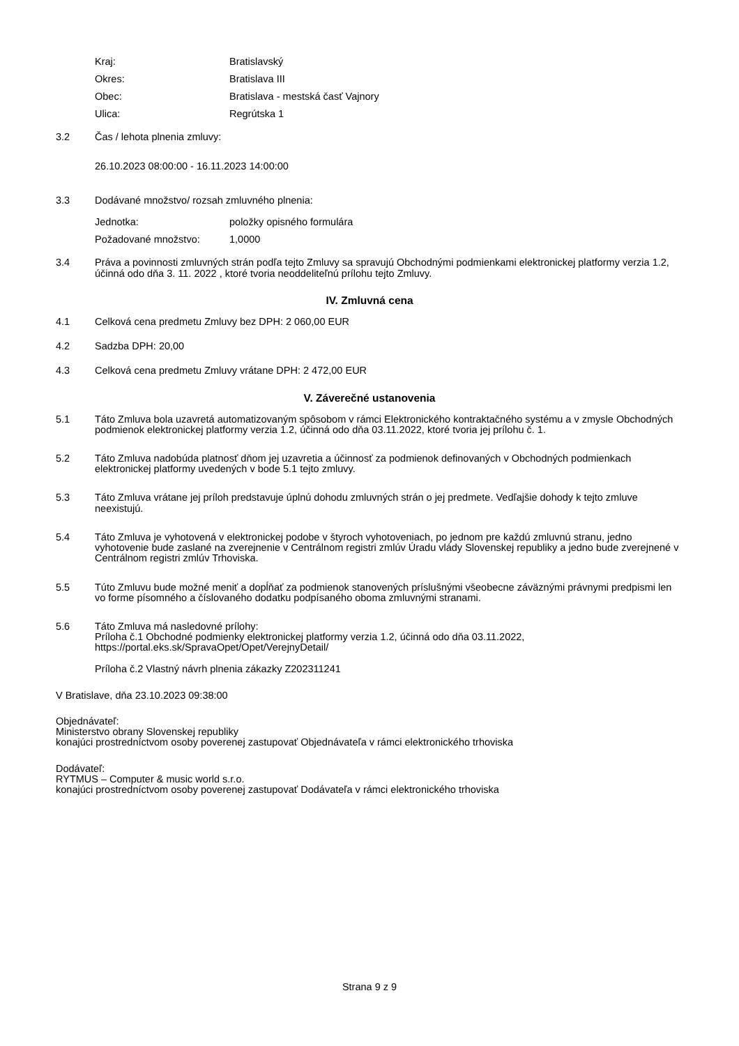Kraj: Bratislavský
Okres: Bratislava III
Obec: Bratislava - mestská časť Vajnory
Ulica: Regrútska 1
3.2 Čas / lehota plnenia zmluvy:
26.10.2023 08:00:00 - 16.11.2023 14:00:00
3.3 Dodávané množstvo/ rozsah zmluvného plnenia:
Jednotka: položky opisného formulára
Požadované množstvo: 1,0000
3.4 Práva a povinnosti zmluvných strán podľa tejto Zmluvy sa spravujú Obchodnými podmienkami elektronickej platformy verzia 1.2, účinná odo dňa 3. 11. 2022 , ktoré tvoria neoddeliteľnú prílohu tejto Zmluvy.
IV. Zmluvná cena
4.1 Celková cena predmetu Zmluvy bez DPH: 2 060,00 EUR
4.2 Sadzba DPH: 20,00
4.3 Celková cena predmetu Zmluvy vrátane DPH: 2 472,00 EUR
V. Záverečné ustanovenia
5.1 Táto Zmluva bola uzavretá automatizovaným spôsobom v rámci Elektronického kontraktačného systému a v zmysle Obchodných podmienok elektronickej platformy verzia 1.2, účinná odo dňa 03.11.2022, ktoré tvoria jej prílohu č. 1.
5.2 Táto Zmluva nadobúda platnosť dňom jej uzavretia a účinnosť za podmienok definovaných v Obchodných podmienkach elektronickej platformy uvedených v bode 5.1 tejto zmluvy.
5.3 Táto Zmluva vrátane jej príloh predstavuje úplnú dohodu zmluvných strán o jej predmete. Vedľajšie dohody k tejto zmluve neexistujú.
5.4 Táto Zmluva je vyhotovená v elektronickej podobe v štyroch vyhotoveniach, po jednom pre každú zmluvnú stranu, jedno vyhotovenie bude zaslané na zverejnenie v Centrálnom registri zmlúv Úradu vlády Slovenskej republiky a jedno bude zverejnené v Centrálnom registri zmlúv Trhoviska.
5.5 Túto Zmluvu bude možné meniť a dopĺňať za podmienok stanovených príslušnými všeobecne záväznými právnymi predpismi len vo forme písomného a číslovaného dodatku podpísaného oboma zmluvnými stranami.
5.6 Táto Zmluva má nasledovné prílohy:
Príloha č.1 Obchodné podmienky elektronickej platformy verzia 1.2, účinná odo dňa 03.11.2022, https://portal.eks.sk/SpravaOpet/Opet/VerejnyDetail/
Príloha č.2 Vlastný návrh plnenia zákazky Z202311241
V Bratislave, dňa 23.10.2023 09:38:00
Objednávateľ:
Ministerstvo obrany Slovenskej republiky
konajúci prostredníctvom osoby poverenej zastupovať Objednávateľa v rámci elektronického trhoviska
Dodávateľ:
RYTMUS – Computer & music world s.r.o.
konajúci prostredníctvom osoby poverenej zastupovať Dodávateľa v rámci elektronického trhoviska
Strana 9 z 9